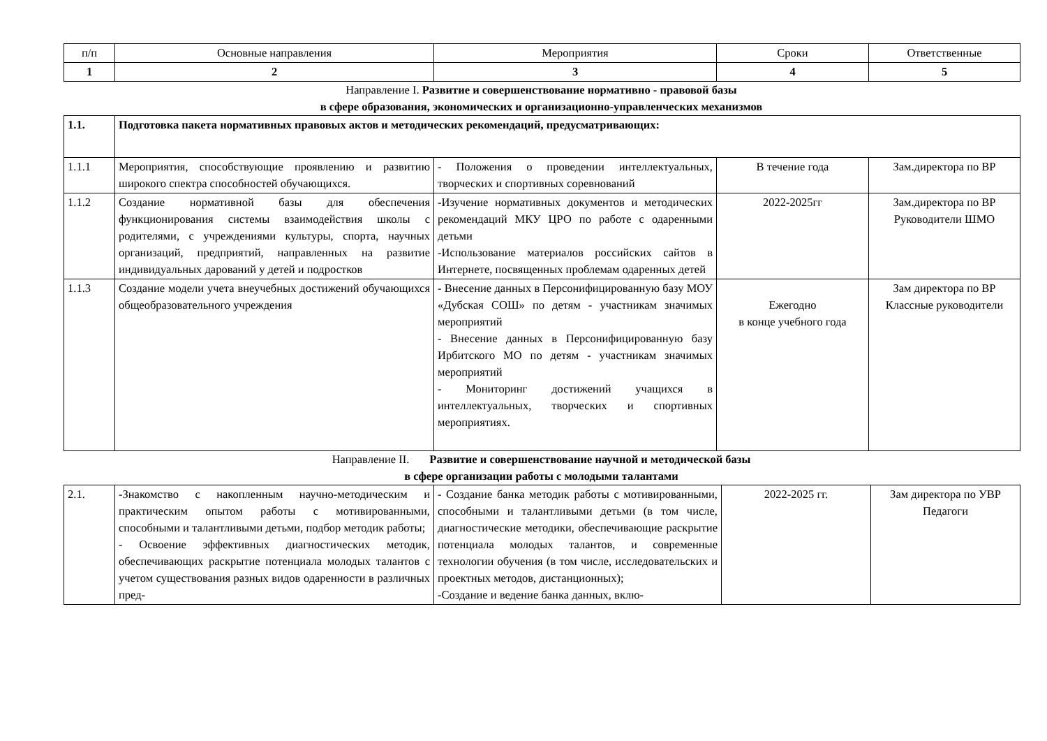| п/п | Основные направления | Мероприятия | Сроки | Ответственные |
| --- | --- | --- | --- | --- |
| 1 | 2 | 3 | 4 | 5 |
Направление I. Развитие и совершенствование нормативно - правовой базы
в сфере образования, экономических и организационно-управленческих механизмов
| 1.1. | Подготовка пакета нормативных правовых актов и методических рекомендаций, предусматривающих: | | | |
| 1.1.1 | Мероприятия, способствующие проявлению и развитию широкого спектра способностей обучающихся. | - Положения о проведении интеллектуальных, творческих и спортивных соревнований | В течение года | Зам.директора по ВР |
| 1.1.2 | Создание нормативной базы для обеспечения функционирования системы взаимодействия школы с родителями, с учреждениями культуры, спорта, научных организаций, предприятий, направленных на развитие индивидуальных дарований у детей и подростков | -Изучение нормативных документов и методических рекомендаций МКУ ЦРО по работе с одаренными детьми -Использование материалов российских сайтов в Интернете, посвященных проблемам одаренных детей | 2022-2025гг | Зам.директора по ВР Руководители ШМО |
| 1.1.3 | Создание модели учета внеучебных достижений обучающихся общеобразовательного учреждения | - Внесение данных в Персонифицированную базу МОУ «Дубская СОШ» по детям - участникам значимых мероприятий - Внесение данных в Персонифицированную базу Ирбитского МО по детям - участникам значимых мероприятий - Мониторинг достижений учащихся в интеллектуальных, творческих и спортивных мероприятиях. | Ежегодно в конце учебного года | Зам директора по ВР Классные руководители |
Направление II. Развитие и совершенствование научной и методической базы
в сфере организации работы с молодыми талантами
| 2.1. | -Знакомство с накопленным научно-методическим и практическим опытом работы с мотивированными, способными и талантливыми детьми, подбор методик работы; - Освоение эффективных диагностических методик, обеспечивающих раскрытие потенциала молодых талантов с учетом существования разных видов одаренности в различных пред- | - Создание банка методик работы с мотивированными, способными и талантливыми детьми (в том числе, диагностические методики, обеспечивающие раскрытие потенциала молодых талантов, и современные технологии обучения (в том числе, исследовательских и проектных методов, дистанционных); -Создание и ведение банка данных, вклю- | 2022-2025 гг. | Зам директора по УВР Педагоги |